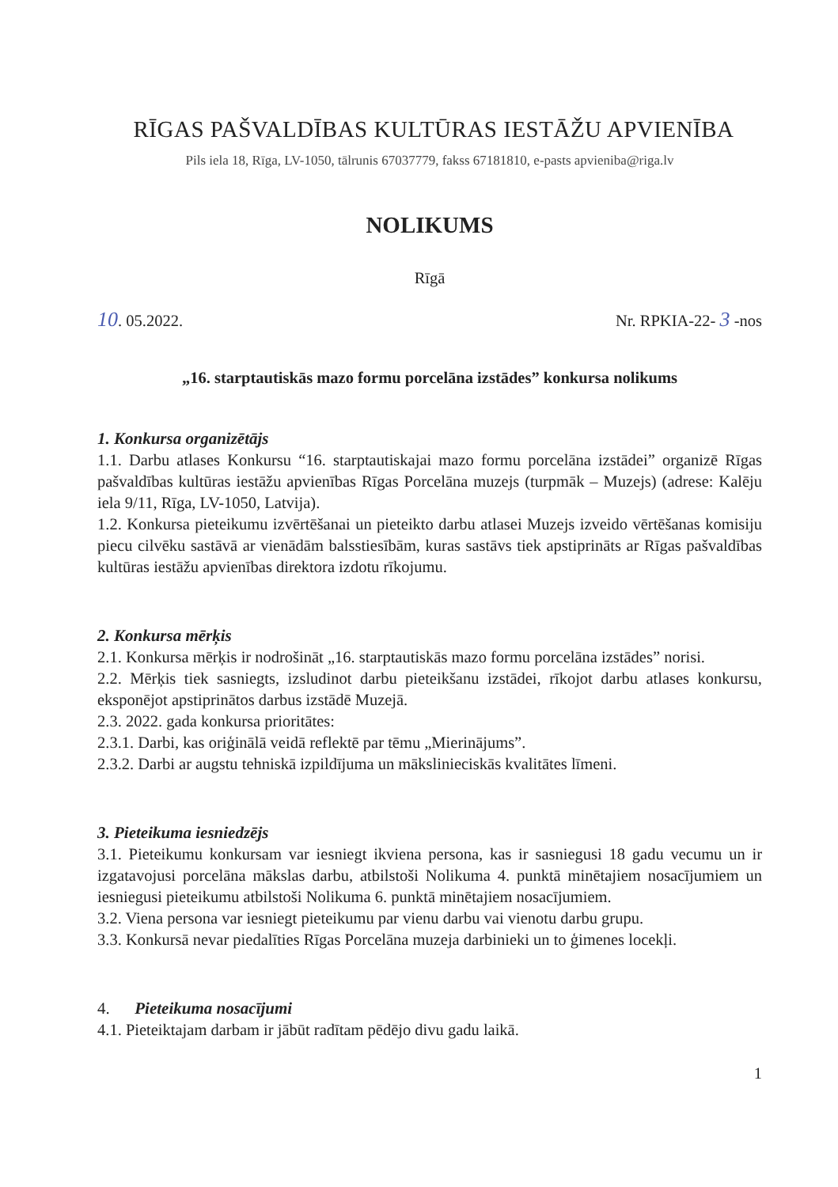RĪGAS PAŠVALDĪBAS KULTŪRAS IESTĀŽU APVIENĪBA
Pils iela 18, Rīga, LV-1050, tālrunis 67037779, fakss 67181810, e-pasts apvieniba@riga.lv
NOLIKUMS
Rīgā
10. 05.2022. Nr. RPKIA-22- 3 -nos
„16. starptautiskās mazo formu porcelāna izstādes” konkursa nolikums
1. Konkursa organizētājs
1.1. Darbu atlases Konkursu “16. starptautiskajai mazo formu porcelāna izstādei” organizē Rīgas pašvaldības kultūras iestāžu apvienības Rīgas Porcelāna muzejs (turpmāk – Muzejs) (adrese: Kalēju iela 9/11, Rīga, LV-1050, Latvija).
1.2. Konkursa pieteikumu izvērtēšanai un pieteikto darbu atlasei Muzejs izveido vērtēšanas komisiju piecu cilvēku sastāvā ar vienādām balsstiesībām, kuras sastāvs tiek apstiprināts ar Rīgas pašvaldības kultūras iestāžu apvienības direktora izdotu rīkojumu.
2. Konkursa mērķis
2.1. Konkursa mērķis ir nodrošināt „16. starptautiskās mazo formu porcelāna izstādes” norisi.
2.2. Mērķis tiek sasniegts, izsludinot darbu pieteikšanu izstādei, rīkojot darbu atlases konkursu, eksponējot apstiprinātos darbus izstādē Muzejā.
2.3. 2022. gada konkursa prioritātes:
2.3.1. Darbi, kas oriģinālā veidā reflektē par tēmu „Mierinājums”.
2.3.2. Darbi ar augstu tehniskā izpildījuma un mākslinieciskās kvalitātes līmeni.
3. Pieteikuma iesniedzējs
3.1. Pieteikumu konkursam var iesniegt ikviena persona, kas ir sasniegusi 18 gadu vecumu un ir izgatavojusi porcelāna mākslas darbu, atbilstoši Nolikuma 4. punktā minētajiem nosacījumiem un iesniegusi pieteikumu atbilstoši Nolikuma 6. punktā minētajiem nosacījumiem.
3.2. Viena persona var iesniegt pieteikumu par vienu darbu vai vienotu darbu grupu.
3.3. Konkursā nevar piedalīties Rīgas Porcelāna muzeja darbinieki un to ģimenes locekļi.
4. Pieteikuma nosacījumi
4.1. Pieteiktajam darbam ir jābūt radītam pēdējo divu gadu laikā.
1